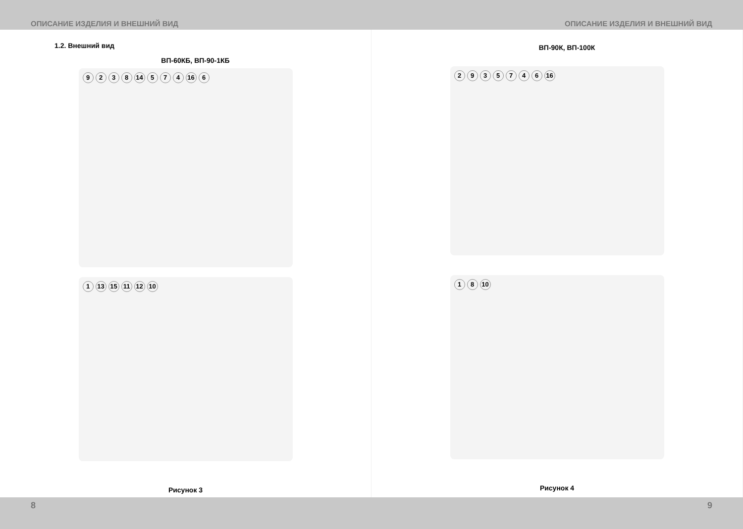ОПИСАНИЕ ИЗДЕЛИЯ И ВНЕШНИЙ ВИД ОПИСАНИЕ ИЗДЕЛИЯ И ВНЕШНИЙ ВИД
1.2. Внешний вид
ВП-60КБ, ВП-90-1КБ
9238 14 574 16 6
1 13 15 11 12 10
Рисунок 3
ВП-90К, ВП-100К
2935746 16
18 10
Рисунок 4
8 9